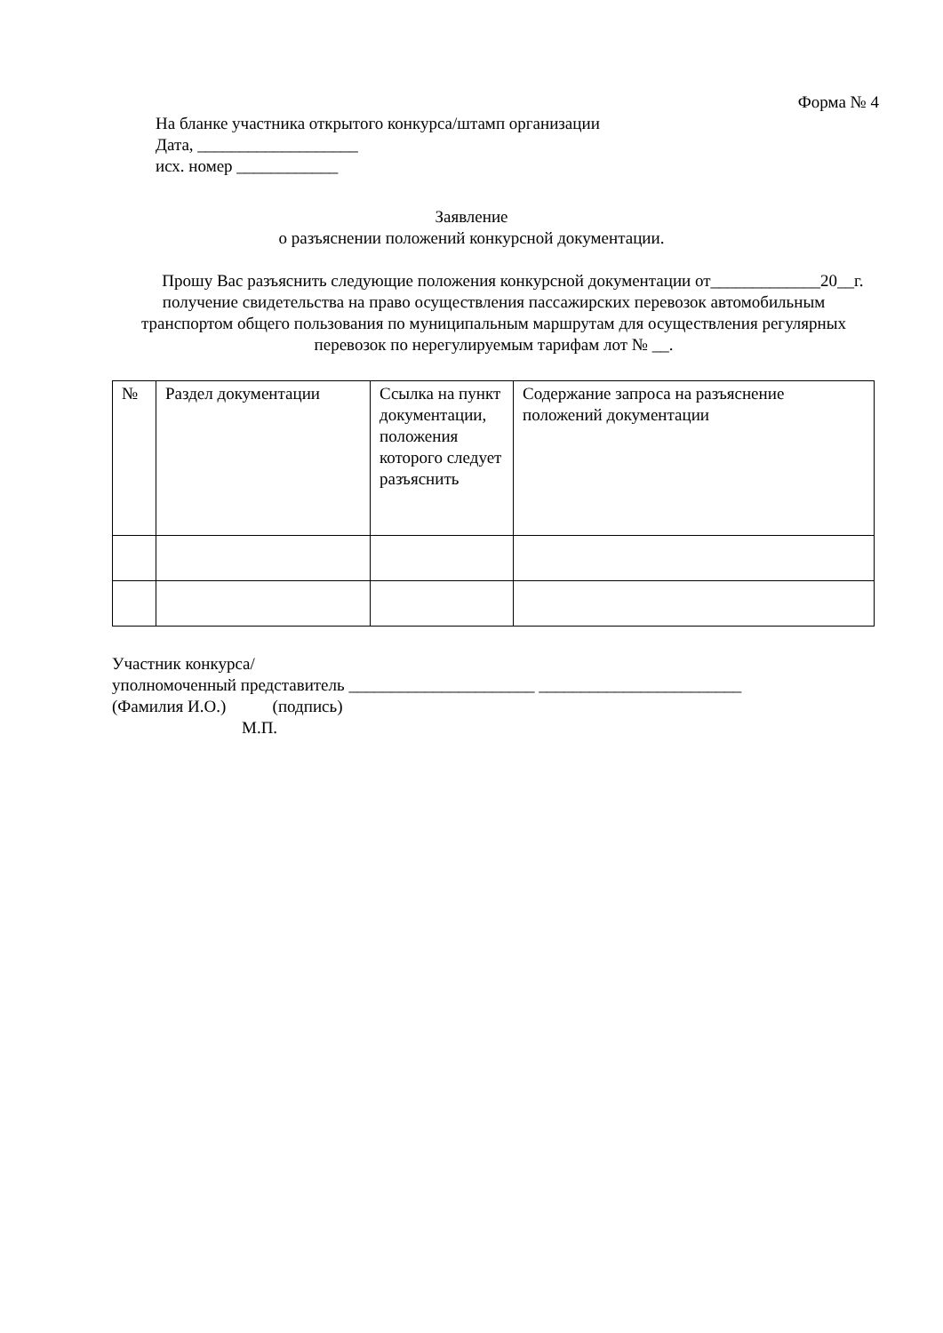Форма № 4
На бланке участника открытого конкурса/штамп организации
Дата, ___________________
исх. номер ____________
Заявление
о разъяснении положений конкурсной документации.
Прошу Вас разъяснить следующие положения конкурсной документации от_____________20__г. получение свидетельства на право осуществления пассажирских перевозок автомобильным транспортом общего пользования по муниципальным маршрутам для осуществления регулярных перевозок по нерегулируемым тарифам лот № __.
| № | Раздел документации | Ссылка на пункт документации, положения которого следует разъяснить | Содержание запроса на разъяснение положений документации |
Участник конкурса/
уполномоченный представитель ______________________ ________________________
(Фамилия И.О.) (подпись)
М.П.